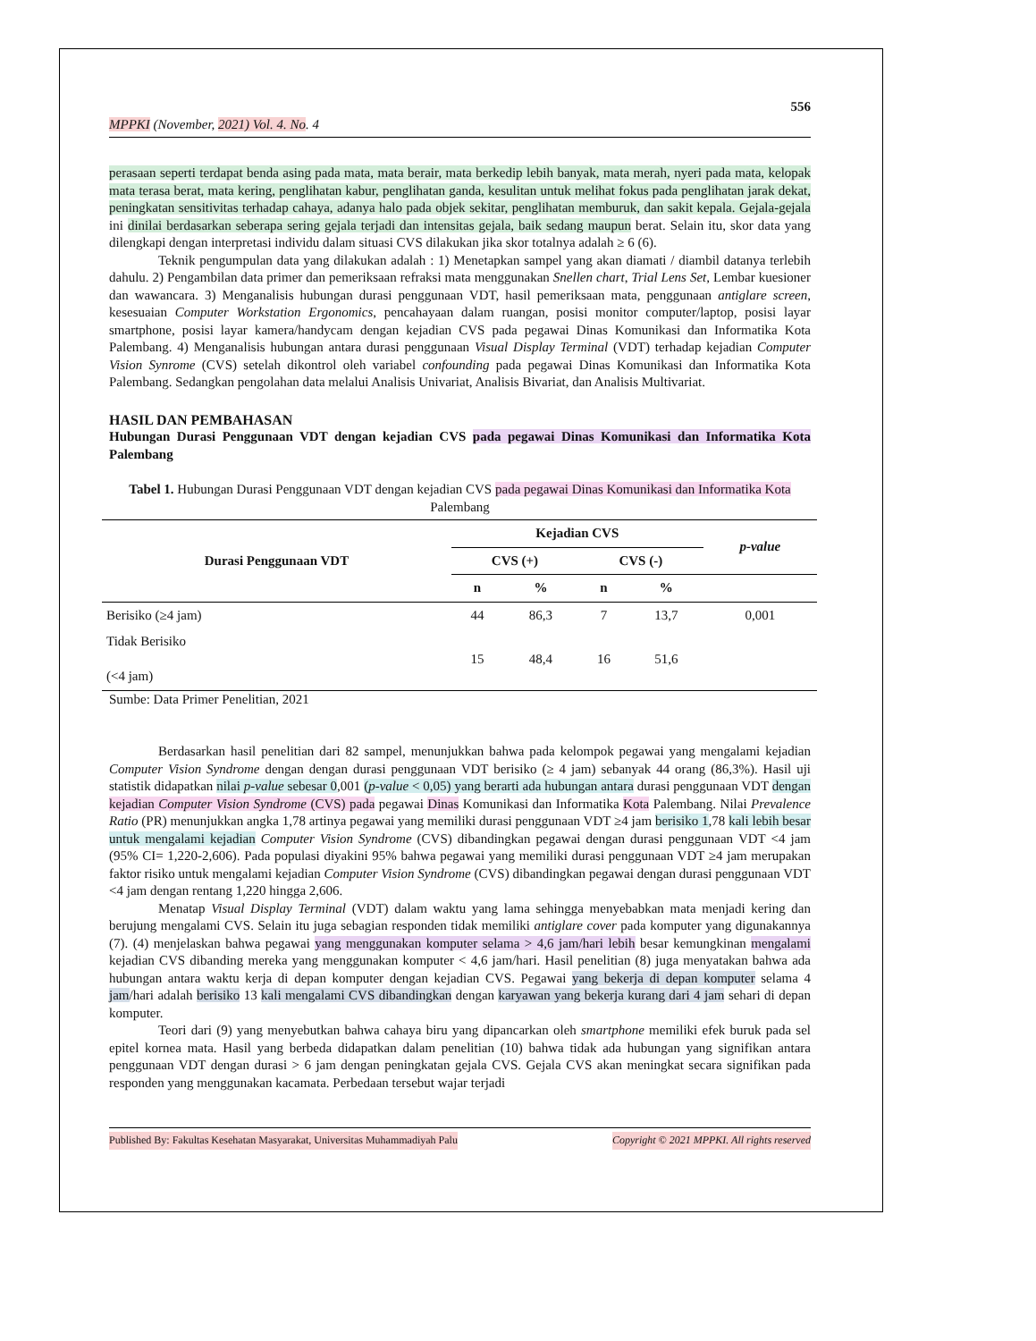556
MPPKI (November, 2021) Vol. 4. No. 4
perasaan seperti terdapat benda asing pada mata, mata berair, mata berkedip lebih banyak, mata merah, nyeri pada mata, kelopak mata terasa berat, mata kering, penglihatan kabur, penglihatan ganda, kesulitan untuk melihat fokus pada penglihatan jarak dekat, peningkatan sensitivitas terhadap cahaya, adanya halo pada objek sekitar, penglihatan memburuk, dan sakit kepala. Gejala-gejala ini dinilai berdasarkan seberapa sering gejala terjadi dan intensitas gejala, baik sedang maupun berat. Selain itu, skor data yang dilengkapi dengan interpretasi individu dalam situasi CVS dilakukan jika skor totalnya adalah ≥ 6 (6).
Teknik pengumpulan data yang dilakukan adalah : 1) Menetapkan sampel yang akan diamati / diambil datanya terlebih dahulu. 2) Pengambilan data primer dan pemeriksaan refraksi mata menggunakan Snellen chart, Trial Lens Set, Lembar kuesioner dan wawancara. 3) Menganalisis hubungan durasi penggunaan VDT, hasil pemeriksaan mata, penggunaan antiglare screen, kesesuaian Computer Workstation Ergonomics, pencahayaan dalam ruangan, posisi monitor computer/laptop, posisi layar smartphone, posisi layar kamera/handycam dengan kejadian CVS pada pegawai Dinas Komunikasi dan Informatika Kota Palembang. 4) Menganalisis hubungan antara durasi penggunaan Visual Display Terminal (VDT) terhadap kejadian Computer Vision Synrome (CVS) setelah dikontrol oleh variabel confounding pada pegawai Dinas Komunikasi dan Informatika Kota Palembang. Sedangkan pengolahan data melalui Analisis Univariat, Analisis Bivariat, dan Analisis Multivariat.
HASIL DAN PEMBAHASAN
Hubungan Durasi Penggunaan VDT dengan kejadian CVS pada pegawai Dinas Komunikasi dan Informatika Kota Palembang
Tabel 1. Hubungan Durasi Penggunaan VDT dengan kejadian CVS pada pegawai Dinas Komunikasi dan Informatika Kota Palembang
| Durasi Penggunaan VDT | Kejadian CVS | | | | p-value |
| --- | --- | --- | --- | --- | --- |
| | CVS (+) | | CVS (-) | | |
| | n | % | n | % | |
| Berisiko (≥4 jam) | 44 | 86,3 | 7 | 13,7 | 0,001 |
| Tidak Berisiko (<4 jam) | 15 | 48,4 | 16 | 51,6 | |
Sumbe: Data Primer Penelitian, 2021
Berdasarkan hasil penelitian dari 82 sampel, menunjukkan bahwa pada kelompok pegawai yang mengalami kejadian Computer Vision Syndrome dengan dengan durasi penggunaan VDT berisiko (≥ 4 jam) sebanyak 44 orang (86,3%). Hasil uji statistik didapatkan nilai p-value sebesar 0,001 (p-value < 0,05) yang berarti ada hubungan antara durasi penggunaan VDT dengan kejadian Computer Vision Syndrome (CVS) pada pegawai Dinas Komunikasi dan Informatika Kota Palembang. Nilai Prevalence Ratio (PR) menunjukkan angka 1,78 artinya pegawai yang memiliki durasi penggunaan VDT ≥4 jam berisiko 1,78 kali lebih besar untuk mengalami kejadian Computer Vision Syndrome (CVS) dibandingkan pegawai dengan durasi penggunaan VDT <4 jam (95% CI= 1,220-2,606). Pada populasi diyakini 95% bahwa pegawai yang memiliki durasi penggunaan VDT ≥4 jam merupakan faktor risiko untuk mengalami kejadian Computer Vision Syndrome (CVS) dibandingkan pegawai dengan durasi penggunaan VDT <4 jam dengan rentang 1,220 hingga 2,606.
Menatap Visual Display Terminal (VDT) dalam waktu yang lama sehingga menyebabkan mata menjadi kering dan berujung mengalami CVS. Selain itu juga sebagian responden tidak memiliki antiglare cover pada komputer yang digunakannya (7). (4) menjelaskan bahwa pegawai yang menggunakan komputer selama > 4,6 jam/hari lebih besar kemungkinan mengalami kejadian CVS dibanding mereka yang menggunakan komputer < 4,6 jam/hari. Hasil penelitian (8) juga menyatakan bahwa ada hubungan antara waktu kerja di depan komputer dengan kejadian CVS. Pegawai yang bekerja di depan komputer selama 4 jam/hari adalah berisiko 13 kali mengalami CVS dibandingkan dengan karyawan yang bekerja kurang dari 4 jam sehari di depan komputer.
Teori dari (9) yang menyebutkan bahwa cahaya biru yang dipancarkan oleh smartphone memiliki efek buruk pada sel epitel kornea mata. Hasil yang berbeda didapatkan dalam penelitian (10) bahwa tidak ada hubungan yang signifikan antara penggunaan VDT dengan durasi > 6 jam dengan peningkatan gejala CVS. Gejala CVS akan meningkat secara signifikan pada responden yang menggunakan kacamata. Perbedaan tersebut wajar terjadi
Published By: Fakultas Kesehatan Masyarakat, Universitas Muhammadiyah Palu Copyright © 2021 MPPKI. All rights reserved